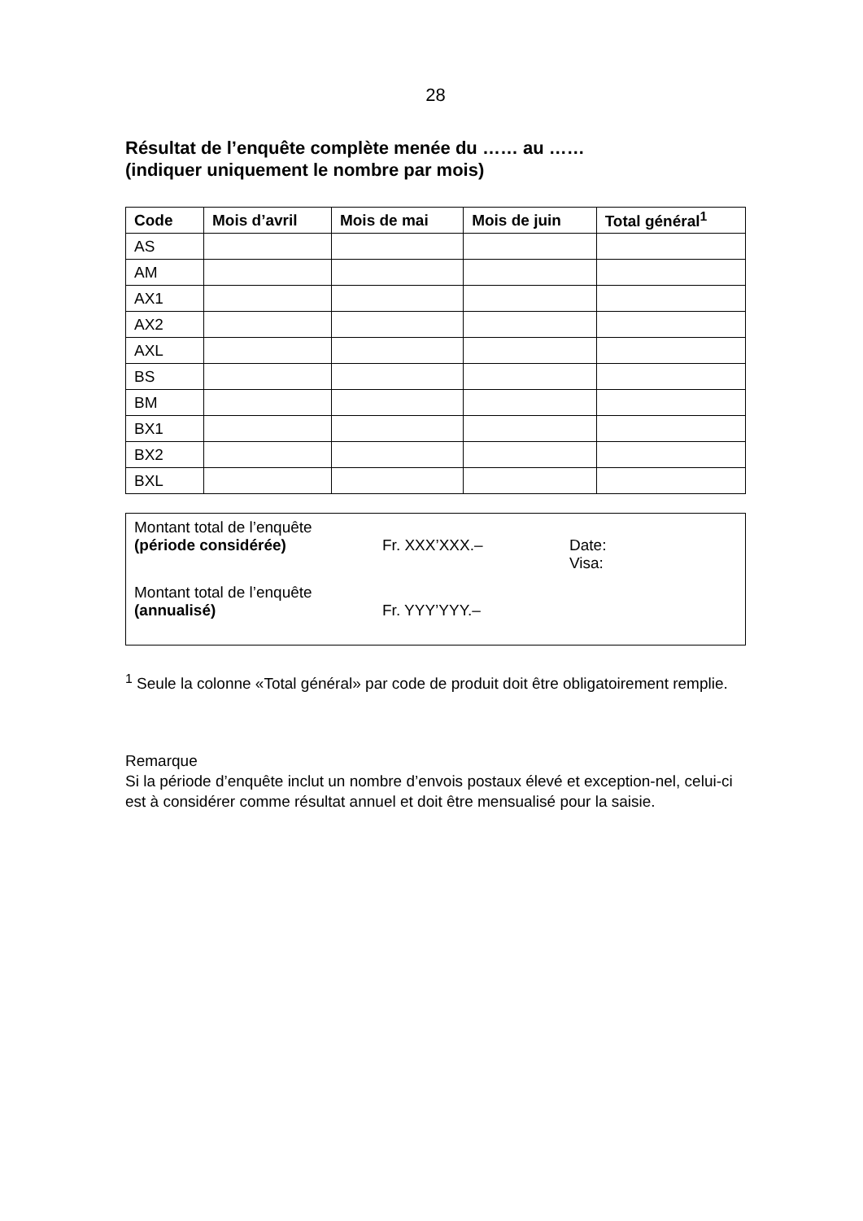28
Résultat de l’enquête complète menée du …… au ……
(indiquer uniquement le nombre par mois)
| Code | Mois d’avril | Mois de mai | Mois de juin | Total général<sup>1</sup> |
| --- | --- | --- | --- | --- |
| AS | | | | |
| AM | | | | |
| AX1 | | | | |
| AX2 | | | | |
| AXL | | | | |
| BS | | | | |
| BM | | | | |
| BX1 | | | | |
| BX2 | | | | |
| BXL | | | | |
Montant total de l’enquête
(période considérée)
Fr. XXX’XXX.–
Date:
Visa:
Montant total de l’enquête
(annualisé)
Fr. YYY’YYY.–
<sup>1</sup> Seule la colonne «Total général» par code de produit doit être obligatoirement remplie.
Remarque
Si la période d’enquête inclut un nombre d’envois postaux élevé et exception-nel, celui-ci est à considérer comme résultat annuel et doit être mensualisé pour la saisie.